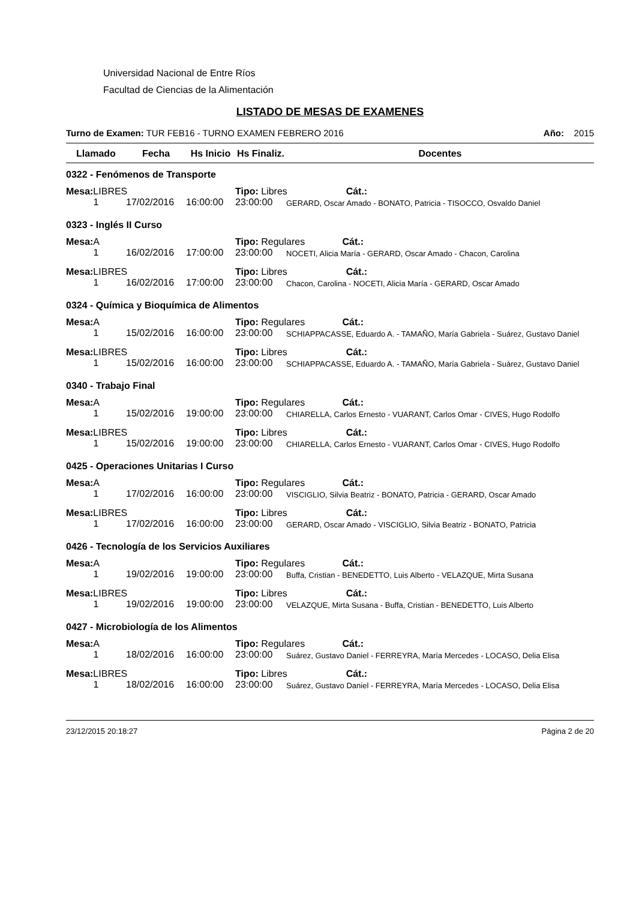Universidad Nacional de Entre Ríos
Facultad de Ciencias de la Alimentación
LISTADO DE MESAS DE EXAMENES
Turno de Examen: TUR FEB16 - TURNO EXAMEN FEBRERO 2016 Año: 2015
| Llamado | Fecha | Hs Inicio | Hs Finaliz. | Docentes |
| --- | --- | --- | --- | --- |
| 0322 - Fenómenos de Transporte | | | | |
| Mesa: LIBRES | | | Tipo: Libres Cát.: | |
| 1 | 17/02/2016 | 16:00:00 | 23:00:00 | GERARD, Oscar Amado - BONATO, Patricia - TISOCCO, Osvaldo Daniel |
| 0323 - Inglés II Curso | | | | |
| Mesa: A | | | Tipo: Regulares Cát.: | |
| 1 | 16/02/2016 | 17:00:00 | 23:00:00 | NOCETI, Alicia María - GERARD, Oscar Amado - Chacon, Carolina |
| Mesa: LIBRES | | | Tipo: Libres Cát.: | |
| 1 | 16/02/2016 | 17:00:00 | 23:00:00 | Chacon, Carolina - NOCETI, Alicia María - GERARD, Oscar Amado |
| 0324 - Química y Bioquímica de Alimentos | | | | |
| Mesa: A | | | Tipo: Regulares Cát.: | |
| 1 | 15/02/2016 | 16:00:00 | 23:00:00 | SCHIAPPACASSE, Eduardo A. - TAMAÑO, María Gabriela - Suárez, Gustavo Daniel |
| Mesa: LIBRES | | | Tipo: Libres Cát.: | |
| 1 | 15/02/2016 | 16:00:00 | 23:00:00 | SCHIAPPACASSE, Eduardo A. - TAMAÑO, María Gabriela - Suárez, Gustavo Daniel |
| 0340 - Trabajo Final | | | | |
| Mesa: A | | | Tipo: Regulares Cát.: | |
| 1 | 15/02/2016 | 19:00:00 | 23:00:00 | CHIARELLA, Carlos Ernesto - VUARANT, Carlos Omar - CIVES, Hugo Rodolfo |
| Mesa: LIBRES | | | Tipo: Libres Cát.: | |
| 1 | 15/02/2016 | 19:00:00 | 23:00:00 | CHIARELLA, Carlos Ernesto - VUARANT, Carlos Omar - CIVES, Hugo Rodolfo |
| 0425 - Operaciones Unitarias I Curso | | | | |
| Mesa: A | | | Tipo: Regulares Cát.: | |
| 1 | 17/02/2016 | 16:00:00 | 23:00:00 | VISCIGLIO, Silvia Beatriz - BONATO, Patricia - GERARD, Oscar Amado |
| Mesa: LIBRES | | | Tipo: Libres Cát.: | |
| 1 | 17/02/2016 | 16:00:00 | 23:00:00 | GERARD, Oscar Amado - VISCIGLIO, Silvia Beatriz - BONATO, Patricia |
| 0426 - Tecnología de los Servicios Auxiliares | | | | |
| Mesa: A | | | Tipo: Regulares Cát.: | |
| 1 | 19/02/2016 | 19:00:00 | 23:00:00 | Buffa, Cristian - BENEDETTO, Luis Alberto - VELAZQUE, Mirta Susana |
| Mesa: LIBRES | | | Tipo: Libres Cát.: | |
| 1 | 19/02/2016 | 19:00:00 | 23:00:00 | VELAZQUE, Mirta Susana - Buffa, Cristian - BENEDETTO, Luis Alberto |
| 0427 - Microbiología de los Alimentos | | | | |
| Mesa: A | | | Tipo: Regulares Cát.: | |
| 1 | 18/02/2016 | 16:00:00 | 23:00:00 | Suárez, Gustavo Daniel - FERREYRA, María Mercedes - LOCASO, Delia Elisa |
| Mesa: LIBRES | | | Tipo: Libres Cát.: | |
| 1 | 18/02/2016 | 16:00:00 | 23:00:00 | Suárez, Gustavo Daniel - FERREYRA, María Mercedes - LOCASO, Delia Elisa |
23/12/2015 20:18:27 Página 2 de 20